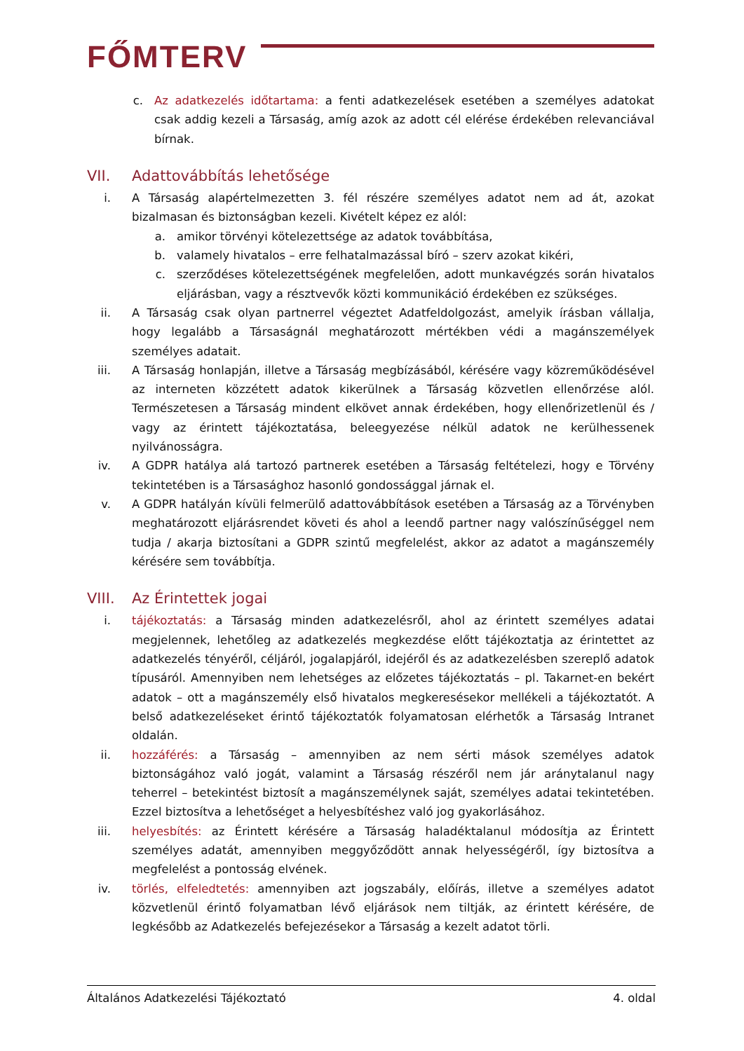FŐMTERV
c. Az adatkezelés időtartama: a fenti adatkezelések esetében a személyes adatokat csak addig kezeli a Társaság, amíg azok az adott cél elérése érdekében relevanciával bírnak.
VII. Adattovábbítás lehetősége
i. A Társaság alapértelmezetten 3. fél részére személyes adatot nem ad át, azokat bizalmasan és biztonságban kezeli. Kivételt képez ez alól:
a. amikor törvényi kötelezettsége az adatok továbbítása,
b. valamely hivatalos – erre felhatalmazással bíró – szerv azokat kikéri,
c. szerződéses kötelezettségének megfelelően, adott munkavégzés során hivatalos eljárásban, vagy a résztvevők közti kommunikáció érdekében ez szükséges.
ii. A Társaság csak olyan partnerrel végeztet Adatfeldolgozást, amelyik írásban vállalja, hogy legalább a Társaságnál meghatározott mértékben védi a magánszemélyek személyes adatait.
iii.
A Társaság honlapján, illetve a Társaság megbízásából, kérésére vagy közreműködésével az interneten közzétett adatok kikerülnek a Társaság közvetlen ellenőrzése alól. Természetesen a Társaság mindent elkövet annak érdekében, hogy ellenőrizetlenül és / vagy az érintett tájékoztatása, beleegyezése nélkül adatok ne kerülhessenek nyilvánosságra.
iv. A GDPR hatálya alá tartozó partnerek esetében a Társaság feltételezi, hogy e Törvény tekintetében is a Társasághoz hasonló gondossággal járnak el.
v. A GDPR hatályán kívüli felmerülő adattovábbítások esetében a Társaság az a Törvényben meghatározott eljárásrendet követi és ahol a leendő partner nagy valószínűséggel nem tudja / akarja biztosítani a GDPR szintű megfelelést, akkor az adatot a magánszemély kérésére sem továbbítja.
VIII. Az Érintettek jogai
i. tájékoztatás: a Társaság minden adatkezelésről, ahol az érintett személyes adatai megjelennek, lehetőleg az adatkezelés megkezdése előtt tájékoztatja az érintettet az adatkezelés tényéről, céljáról, jogalapjáról, idejéről és az adatkezelésben szereplő adatok típusáról. Amennyiben nem lehetséges az előzetes tájékoztatás – pl. Takarnet-en bekért adatok – ott a magánszemély első hivatalos megkeresésekor mellékeli a tájékoztatót. A belső adatkezeléseket érintő tájékoztatók folyamatosan elérhetők a Társaság Intranet oldalán.
ii. hozzáférés: a Társaság – amennyiben az nem sérti mások személyes adatok biztonságához való jogát, valamint a Társaság részéről nem jár aránytalanul nagy teherrel – betekintést biztosít a magánszemélynek saját, személyes adatai tekintetében. Ezzel biztosítva a lehetőséget a helyesbítéshez való jog gyakorlásához.
iii.
helyesbítés: az Érintett kérésére a Társaság haladéktalanul módosítja az Érintett személyes adatát, amennyiben meggyőződött annak helyességéről, így biztosítva a megfelelést a pontosság elvének.
iv. törlés, elfeledtetés: amennyiben azt jogszabály, előírás, illetve a személyes adatot közvetlenül érintő folyamatban lévő eljárások nem tiltják, az érintett kérésére, de legkésőbb az Adatkezelés befejezésekor a Társaság a kezelt adatot törli.
Általános Adatkezelési Tájékoztató 4. oldal